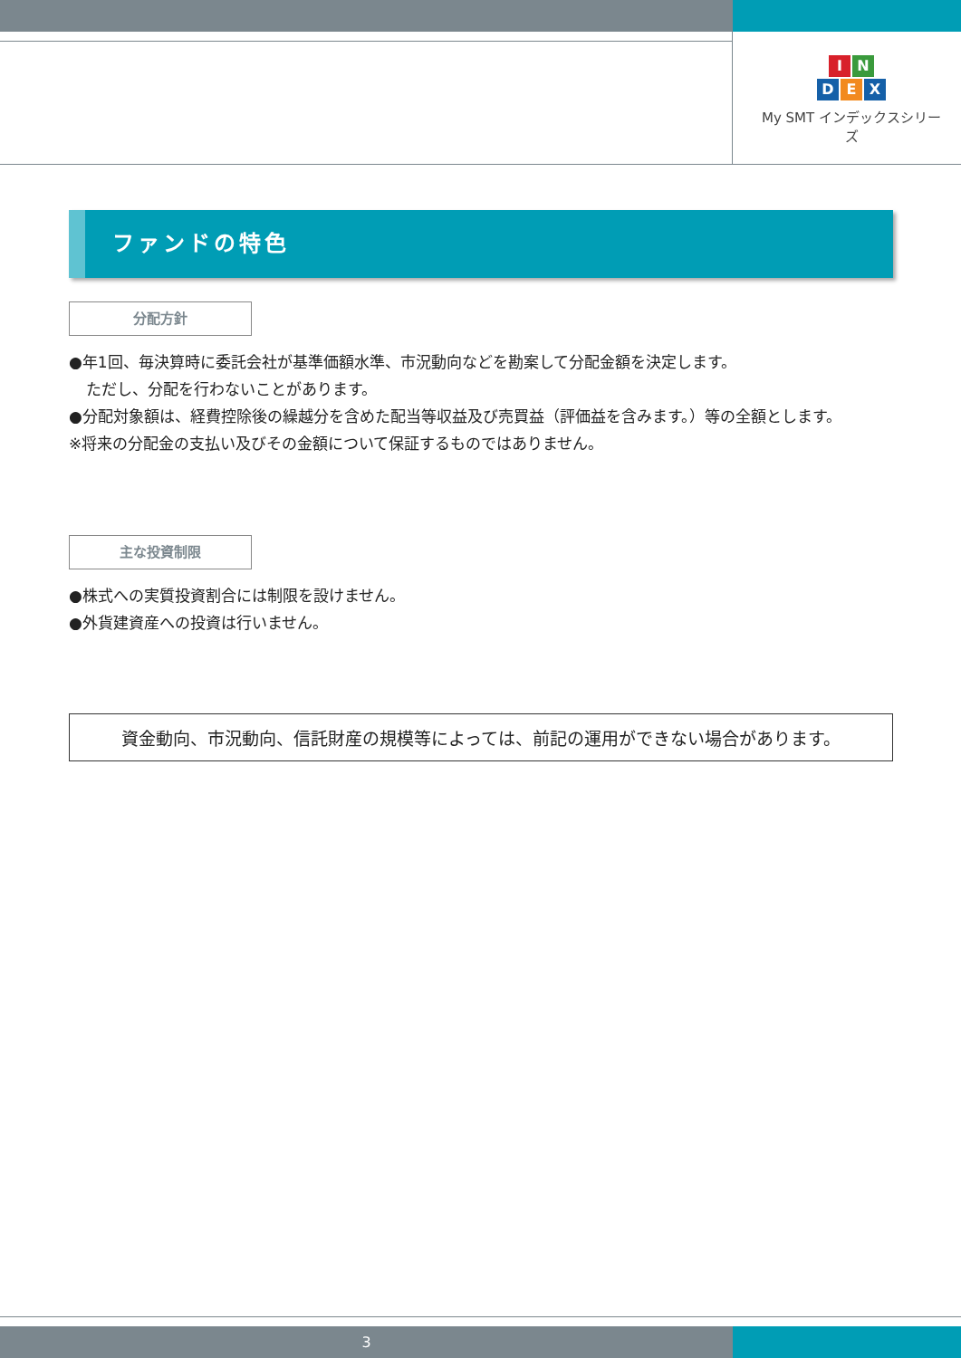I N
D E X
My SMT インデックスシリーズ
ファンドの特色
分配方針
●年1回、毎決算時に委託会社が基準価額水準、市況動向などを勘案して分配金額を決定します。
ただし、分配を行わないことがあります。
●分配対象額は、経費控除後の繰越分を含めた配当等収益及び売買益（評価益を含みます。）等の全額とします。
※将来の分配金の支払い及びその金額について保証するものではありません。
主な投資制限
●株式への実質投資割合には制限を設けません。
●外貨建資産への投資は行いません。
資金動向、市況動向、信託財産の規模等によっては、前記の運用ができない場合があります。
3